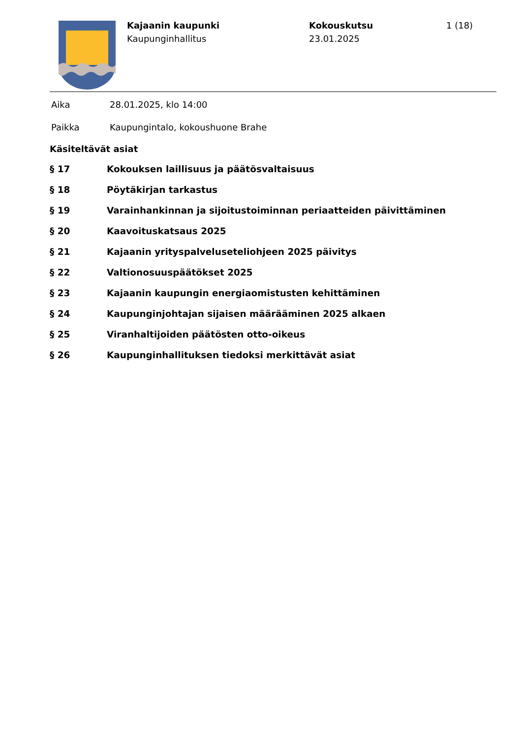Kajaanin kaupunki
Kaupunginhallitus
Kokouskutsu
23.01.2025
1 (18)
Aika 28.01.2025, klo 14:00
Paikka Kaupungintalo, kokoushuone Brahe
Käsiteltävät asiat
§ 17 Kokouksen laillisuus ja päätösvaltaisuus
§ 18 Pöytäkirjan tarkastus
§ 19 Varainhankinnan ja sijoitustoiminnan periaatteiden päivittäminen
§ 20 Kaavoituskatsaus 2025
§ 21 Kajaanin yrityspalveluseteliohjeen 2025 päivitys
§ 22 Valtionosuuspäätökset 2025
§ 23 Kajaanin kaupungin energiaomistusten kehittäminen
§ 24 Kaupunginjohtajan sijaisen määrääminen 2025 alkaen
§ 25 Viranhaltijoiden päätösten otto-oikeus
§ 26 Kaupunginhallituksen tiedoksi merkittävät asiat